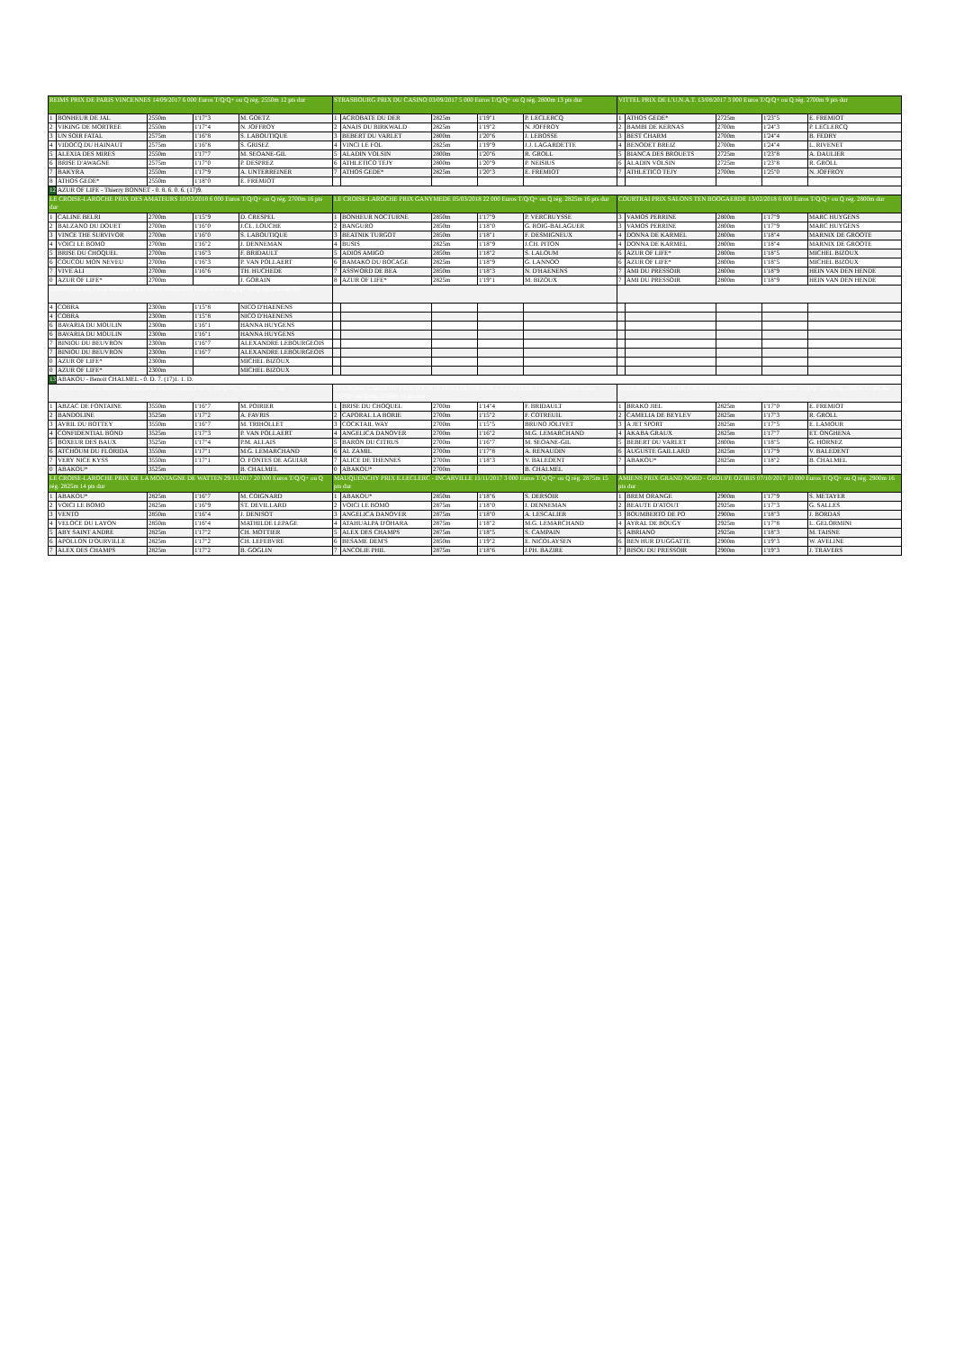| REIMS PRIX DE PARIS VINCENNES 14/09/2017 6 000 Euros T/Q/Q+ ou Q rég. 2550m 12 pts dur | | | | | STRASBOURG PRIX DU CASINO 03/09/2017 5 000 Euros T/Q/Q+ ou Q rég. 2800m 13 pts dur | | | | | VITTEL PRIX DE L'U.N.A.T. 13/08/2017 3 000 Euros T/Q/Q+ ou Q rég. 2700m 9 pts dur | | | | |
| 1 | BONHEUR DE JAL | 2550m | 1'17"3 | M. GOETZ | 1 | ACROBATE DU DER | 2825m | 1'19"1 | P. LECLERCQ | 1 | ATHOS GEDE* | 2725m | 1'23"5 | E. FREMIOT |
| 2 | VIKING DE MORTREE | 2550m | 1'17"4 | N. JOFFROY | 2 | ANAIS DU BIRKWALD | 2825m | 1'19"2 | N. JOFFROY | 2 | BAMBI DE KERNAS | 2700m | 1'24"3 | P. LECLERCQ |
| 3 | UN SOIR FATAL | 2575m | 1'16"8 | S. LABOUTIQUE | 3 | BEBERT DU VARLET | 2800m | 1'20"6 | J. LEBOSSE | 3 | BEST CHARM | 2700m | 1'24"4 | B. FEDRY |
| 4 | VIDOCQ DU HAINAUT | 2575m | 1'16"8 | S. GRISEZ | 4 | VINCI LE FOL | 2825m | 1'19"9 | J.J. LAGARDETTE | 4 | BENODET BREIZ | 2700m | 1'24"4 | L. RIVENET |
| 5 | ALEXIA DES MIRES | 2550m | 1'17"7 | M. SEOANE-GIL | 5 | ALADIN VOLSIN | 2800m | 1'20"6 | R. GROLL | 5 | BIANCA DES BROUETS | 2725m | 1'23"8 | A. DAULIER |
| 6 | BRISE D'AWAGNE | 2575m | 1'17"0 | P. DESPREZ | 6 | ATHLETICO TEJY | 2800m | 1'20"9 | P. NEISIUS | 6 | ALADIN VOLSIN | 2725m | 1'23"8 | R. GROLL |
| 7 | BAKYRA | 2550m | 1'17"9 | A. UNTERREINER | 7 | ATHOS GEDE* | 2825m | 1'20"3 | E. FREMIOT | 7 | ATHLETICO TEJY | 2700m | 1'25"0 | N. JOFFROY |
| 8 | ATHOS GEDE* | 2550m | 1'18"0 | E. FREMIOT | | | | | | | | | | |
| 12 | AZUR OF LIFE - Thierry BONNET - 0. 8. 6. 0. 6. (17)9. | | | | | | | | | | | | | |
| LE CROISE-LAROCHE PRIX DES AMATEURS 10/03/2018 6 000 Euros T/Q/Q+ ou Q rég. 2700m 16 pts dur | | | | | LE CROISE-LAROCHE PRIX GANYMEDE 05/03/2018 22 000 Euros T/Q/Q+ ou Q rég. 2825m 16 pts dur | | | | | COURTRAI PRIX SALONS TEN BOOGAERDE 13/02/2018 6 000 Euros T/Q/Q+ ou Q rég. 2800m dur | | | | |
| 1 | CALINE BELRI | 2700m | 1'15"9 | D. CRESPEL | 1 | BONHEUR NOCTURNE | 2850m | 1'17"9 | P. VERCRUYSSE | 3 | VAMOS PERRINE | 2800m | 1'17"9 | MARC HUYGENS |
| 2 | BALZANO DU DOUET | 2700m | 1'16"0 | J.CL. LOUCHE | 2 | BANGURO | 2850m | 1'18"0 | G. ROIG-BALAGUER | 3 | VAMOS PERRINE | 2800m | 1'17"9 | MARC HUYGENS |
| 3 | VINCE THE SURVIVOR | 2700m | 1'16"0 | S. LABOUTIQUE | 3 | BEATNIK TURGOT | 2850m | 1'18"1 | F. DESMIGNEUX | 4 | DONNA DE KARMEL | 2800m | 1'18"4 | MARNIX DE GROOTE |
| 4 | VOICI LE BOMO | 2700m | 1'16"2 | J. DENNEMAN | 4 | BUSIS | 2825m | 1'18"9 | J.CH. PITON | 4 | DONNA DE KARMEL | 2800m | 1'18"4 | MARNIX DE GROOTE |
| 5 | BRISE DU CHOQUEL | 2700m | 1'16"3 | F. BRIDAULT | 5 | ADIOS AMIGO | 2850m | 1'18"2 | S. LALOUM | 6 | AZUR OF LIFE* | 2800m | 1'18"5 | MICHEL BIZOUX |
| 6 | COUCOU MON NEVEU | 2700m | 1'16"3 | P. VAN POLLAERT | 6 | BAMAKO DU BOCAGE | 2825m | 1'18"9 | G. LANNOO | 6 | AZUR OF LIFE* | 2800m | 1'18"5 | MICHEL BIZOUX |
| 7 | VIVE ALI | 2700m | 1'16"6 | TH. HUCHEDE | 7 | ASSWORD DE BEA | 2850m | 1'18"3 | N. D'HAENENS | 7 | AMI DU PRESSOIR | 2800m | 1'18"9 | HEIN VAN DEN HENDE |
| 0 | AZUR OF LIFE* | 2700m | | J. GORAIN | 8 | AZUR OF LIFE* | 2825m | 1'19"1 | M. BIZOUX | 7 | AMI DU PRESSOIR | 2800m | 1'18"9 | HEIN VAN DEN HENDE |
| MONS(GHLIN) PRIX READLY EXPRESS 06/02/2018 6 000 Euros T/Q/Q+ ou Q rég. 2300m dur | | | | | | | | | | | | | | |
| 4 | COBRA | 2300m | 1'15"8 | NICO D'HAENENS | | | | | | | | | | |
| 4 | COBRA | 2300m | 1'15"8 | NICO D'HAENENS | | | | | | | | | | |
| 6 | BAVARIA DU MOULIN | 2300m | 1'16"1 | HANNA HUYGENS | | | | | | | | | | |
| 6 | BAVARIA DU MOULIN | 2300m | 1'16"1 | HANNA HUYGENS | | | | | | | | | | |
| 7 | BINIOU DU BEUVRON | 2300m | 1'16"7 | ALEXANDRE LEBOURGEOIS | | | | | | | | | | |
| 7 | BINIOU DU BEUVRON | 2300m | 1'16"7 | ALEXANDRE LEBOURGEOIS | | | | | | | | | | |
| 0 | AZUR OF LIFE* | 2300m | | MICHEL BIZOUX | | | | | | | | | | |
| 0 | AZUR OF LIFE* | 2300m | | MICHEL BIZOUX | | | | | | | | | | |
| 13 | ABAKOU - Benoit CHALMEL - 0. D. 7. (17)1. 1. D. | | | | | | | | | | | | | |
| VINCENNES PRIX REGINA 27/04/2018 14 000 Euros T/Q/Q+ ou Q rég. 3525m 14 pts dur | | | | | LE CROISE-LAROCHE PRIX SOCIETE DES COURSES DE LA CAPELLE 21/04/2018 4 000 Euros T/Q/Q+ ou Q rég. 2700m 11 pts dur | | | | | STRASBOURG PRIX DE CRONENBOURG 15/04/2018 6 000 Euros T/Q/Q+ ou Q rég. 2800m 12 pts dur | | | | |
| 1 | ABZAC DE FONTAINE | 3550m | 1'16"7 | M. POIRIER | 1 | BRISE DU CHOQUEL | 2700m | 1'14"4 | F. BRIDAULT | 1 | BRAKO JIEL | 2825m | 1'17"0 | E. FREMIOT |
| 2 | BANDOLINE | 3525m | 1'17"2 | A. FAVRIS | 2 | CAPORAL LA BORIE | 2700m | 1'15"2 | F. COTREUIL | 2 | CAMELIA DE BEYLEV | 2825m | 1'17"3 | R. GROLL |
| 3 | AVRIL DU BOTTEY | 3550m | 1'16"7 | M. TRIHOLLET | 3 | COCKTAIL WAY | 2700m | 1'15"5 | BRUNO JOLIVET | 3 | A JET SPORT | 2825m | 1'17"5 | E. LAMOUR |
| 4 | CONFIDENTIAL BOND | 3525m | 1'17"3 | P. VAN POLLAERT | 4 | ANGELICA DANOVER | 2700m | 1'16"2 | M.G. LEMARCHAND | 4 | AKABA GRAUX | 2825m | 1'17"7 | ET. ONGHENA |
| 5 | BOXEUR DES BAUX | 3525m | 1'17"4 | P.M. ALLAIS | 5 | BARON DU CITRUS | 2700m | 1'16"7 | M. SEOANE-GIL | 5 | BEBERT DU VARLET | 2800m | 1'18"5 | G. HORNEZ |
| 6 | ATCHOUM DU FLORIDA | 3550m | 1'17"1 | M.G. LEMARCHAND | 6 | AL ZAMIL | 2700m | 1'17"8 | A. RENAUDIN | 6 | AUGUSTE GAILLARD | 2825m | 1'17"9 | V. BALEDENT |
| 7 | VERY NICE KYSS | 3550m | 1'17"1 | O. FONTES DE AGUIAR | 7 | ALICE DE THENNES | 2700m | 1'18"3 | V. BALEDENT | 7 | ABAKOU* | 2825m | 1'18"2 | B. CHALMEL |
| 0 | ABAKOU* | 3525m | | B. CHALMEL | 0 | ABAKOU* | 2700m | | B. CHALMEL | | | | | |
| LE CROISE-LAROCHE PRIX DE LA MONTAGNE DE WATTEN 29/11/2017 20 000 Euros T/Q/Q+ ou Q rég. 2825m 14 pts dur | | | | | MAUQUENCHY PRIX E.LECLERC - INCARVILLE 11/11/2017 3 000 Euros T/Q/Q+ ou Q rég. 2875m 15 pts dur | | | | | AMIENS PRIX GRAND NORD - GROUPE OZ'IRIS 07/10/2017 10 000 Euros T/Q/Q+ ou Q rég. 2900m 16 pts dur | | | | |
| 1 | ABAKOU* | 2825m | 1'16"7 | M. COIGNARD | 1 | ABAKOU* | 2850m | 1'18"6 | S. DERSOIR | 1 | BREM ORANGE | 2900m | 1'17"9 | S. METAYER |
| 2 | VOICI LE BOMO | 2825m | 1'16"9 | ST. DEVILLARD | 2 | VOICI LE BOMO | 2875m | 1'18"0 | J. DENNEMAN | 2 | BEAUTE D'ATOUT | 2925m | 1'17"3 | G. SALLES |
| 3 | VENTO | 2850m | 1'16"4 | J. DENISOT | 3 | ANGELICA DANOVER | 2875m | 1'18"0 | A. LESCALIER | 3 | BOUMBERTO DE PO | 2900m | 1'18"3 | J. BORDAS |
| 4 | VELOCE DU LAYON | 2850m | 1'16"4 | MATHILDE LEPAGE | 4 | ATAHUALPA D'OHARA | 2875m | 1'18"2 | M.G. LEMARCHAND | 4 | AYRAL DE BOUGY | 2925m | 1'17"8 | L. GELORMINI |
| 5 | ABY SAINT ANDRE | 2825m | 1'17"2 | CH. MOTTIER | 5 | ALEX DES CHAMPS | 2875m | 1'18"5 | S. CAMPAIN | 5 | ABRIANO | 2925m | 1'18"3 | M. TAISNE |
| 6 | APOLLON D'OURVILLE | 2825m | 1'17"2 | CH. LEFEBVRE | 6 | BESAME DEM'S | 2850m | 1'19"2 | E. NICOLAYSEN | 6 | BEN HUR D'UGGATTE | 2900m | 1'19"3 | W. AVELINE |
| 7 | ALEX DES CHAMPS | 2825m | 1'17"2 | B. GOGLIN | 7 | ANCOLIE PHIL | 2875m | 1'18"6 | J.PH. BAZIRE | 7 | BISOU DU PRESSOIR | 2900m | 1'19"3 | J. TRAVERS |